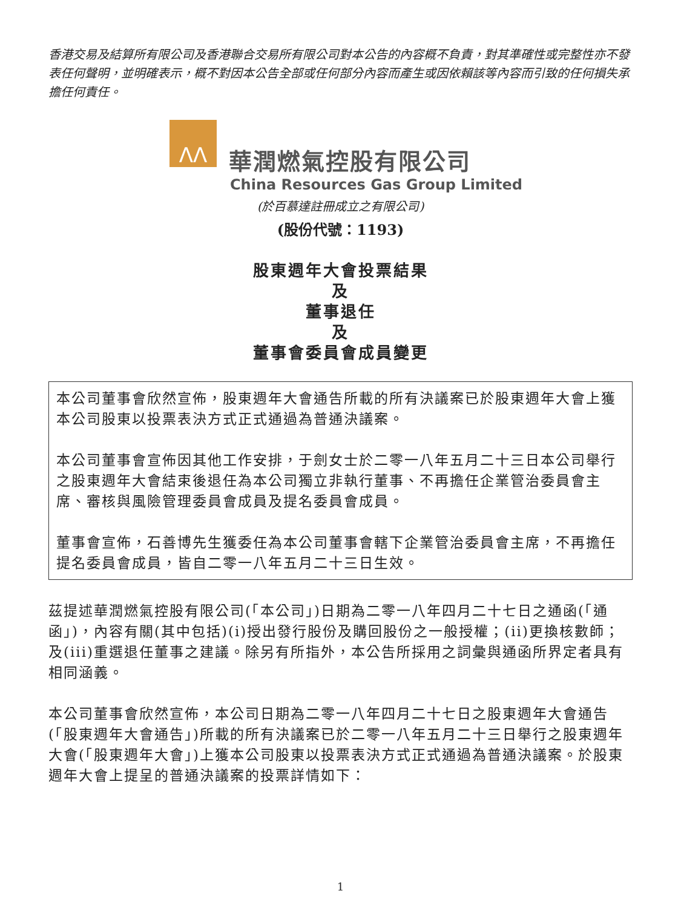香港交易及結算所有限公司及香港聯合交易所有限公司對本公告的內容概不負責，對其準確性或完整性亦不發表任何聲明，並明確表示，概不對因本公告全部或任何部分內容而產生或因依賴該等內容而引致的任何損失承擔任何責任。
ΛΛ
華潤燃氣控股有限公司
China Resources Gas Group Limited
(於百慕達註冊成立之有限公司)
(股份代號：1193)
股東週年大會投票結果
及
董事退任
及
董事會委員會成員變更
本公司董事會欣然宣佈，股東週年大會通告所載的所有決議案已於股東週年大會上獲本公司股東以投票表決方式正式通過為普通決議案。
本公司董事會宣佈因其他工作安排，于劍女士於二零一八年五月二十三日本公司舉行之股東週年大會結束後退任為本公司獨立非執行董事、不再擔任企業管治委員會主席、審核與風險管理委員會成員及提名委員會成員。
董事會宣佈，石善博先生獲委任為本公司董事會轄下企業管治委員會主席，不再擔任提名委員會成員，皆自二零一八年五月二十三日生效。
茲提述華潤燃氣控股有限公司(「本公司」)日期為二零一八年四月二十七日之通函(「通函」)，內容有關(其中包括)(i)授出發行股份及購回股份之一般授權；(ii)更換核數師；及(iii)重選退任董事之建議。除另有所指外，本公告所採用之詞彙與通函所界定者具有相同涵義。
本公司董事會欣然宣佈，本公司日期為二零一八年四月二十七日之股東週年大會通告(「股東週年大會通告」)所載的所有決議案已於二零一八年五月二十三日舉行之股東週年大會(「股東週年大會」)上獲本公司股東以投票表決方式正式通過為普通決議案。於股東週年大會上提呈的普通決議案的投票詳情如下：
1